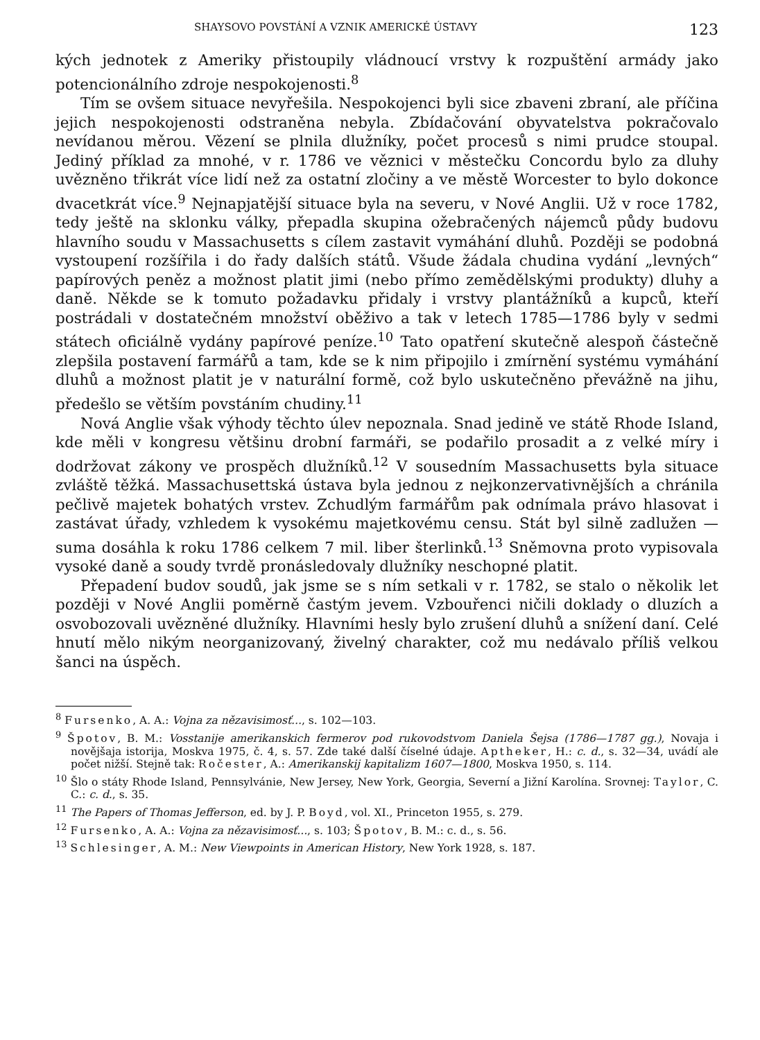SHAYSOVO POVSTÁNÍ A VZNIK AMERICKÉ ÚSTAVY 123
kých jednotek z Ameriky přistoupily vládnoucí vrstvy k rozpuštění armády jako potencionálního zdroje nespokojenosti.<sup>8</sup>
Tím se ovšem situace nevyřešila. Nespokojenci byli sice zbaveni zbraní, ale příčina jejich nespokojenosti odstraněna nebyla. Zbídačování obyvatelstva pokračovalo nevídanou měrou. Vězení se plnila dlužníky, počet procesů s nimi prudce stoupal. Jediný příklad za mnohé, v r. 1786 ve věznici v městečku Concordu bylo za dluhy uvězněno třikrát více lidí než za ostatní zločiny a ve městě Worcester to bylo dokonce dvacetkrát více.<sup>9</sup> Nejnapjatější situace byla na severu, v Nové Anglii. Už v roce 1782, tedy ještě na sklonku války, přepadla skupina ožebračených nájemců půdy budovu hlavního soudu v Massachusetts s cílem zastavit vymáhání dluhů. Později se podobná vystoupení rozšířila i do řady dalších států. Všude žádala chudina vydání „levných“ papírových peněz a možnost platit jimi (nebo přímo zemědělskými produkty) dluhy a daně. Někde se k tomuto požadavku přidaly i vrstvy plantážníků a kupců, kteří postrádali v dostatečném množství oběživo a tak v letech 1785—1786 byly v sedmi státech oficiálně vydány papírové peníze.<sup>10</sup> Tato opatření skutečně alespoň částečně zlepšila postavení farmářů a tam, kde se k nim připojilo i zmírnění systému vymáhání dluhů a možnost platit je v naturální formě, což bylo uskutečněno převážně na jihu, předešlo se větším povstáním chudiny.<sup>11</sup>
Nová Anglie však výhody těchto úlev nepoznala. Snad jedině ve státě Rhode Island, kde měli v kongresu většinu drobní farmáři, se podařilo prosadit a z velké míry i dodržovat zákony ve prospěch dlužníků.<sup>12</sup> V sousedním Massachusetts byla situace zvláště těžká. Massachusettská ústava byla jednou z nejkonzervativnějších a chránila pečlivě majetek bohatých vrstev. Zchudlým farmářům pak odnímala právo hlasovat i zastávat úřady, vzhledem k vysokému majetkovému censu. Stát byl silně zadlužen — suma dosáhla k roku 1786 celkem 7 mil. liber šterlinků.<sup>13</sup> Sněmovna proto vypisovala vysoké daně a soudy tvrdě pronásledovaly dlužníky neschopné platit.
Přepadení budov soudů, jak jsme se s ním setkali v r. 1782, se stalo o několik let později v Nové Anglii poměrně častým jevem. Vzbouřenci ničili doklady o dluzích a osvobozovali uvězněné dlužníky. Hlavními hesly bylo zrušení dluhů a snížení daní. Celé hnutí mělo nikým neorganizovaný, živelný charakter, což mu nedávalo příliš velkou šanci na úspěch.
<sup>8</sup> Fursenko, A. A.: Vojna za nězavisimosť..., s. 102—103.
<sup>9</sup> Špotov, B. M.: Vosstanije amerikanskich fermerov pod rukovodstvom Daniela Šejsa (1786—1787 gg.), Novaja i novějšaja istorija, Moskva 1975, č. 4, s. 57. Zde také další číselné údaje. Aptheker, H.: c. d., s. 32—34, uvádí ale počet nižší. Stejně tak: Ročester, A.: Amerikanskij kapitalizm 1607—1800, Moskva 1950, s. 114.
<sup>10</sup> Šlo o státy Rhode Island, Pennsylvánie, New Jersey, New York, Georgia, Severní a Jižní Karolína. Srovnej: Taylor, C. C.: c. d., s. 35.
<sup>11</sup> The Papers of Thomas Jefferson, ed. by J. P. Boyd, vol. XI., Princeton 1955, s. 279.
<sup>12</sup> Fursenko, A. A.: Vojna za nězavisimosť..., s. 103; Špotov, B. M.: c. d., s. 56.
<sup>13</sup> Schlesinger, A. M.: New Viewpoints in American History, New York 1928, s. 187.